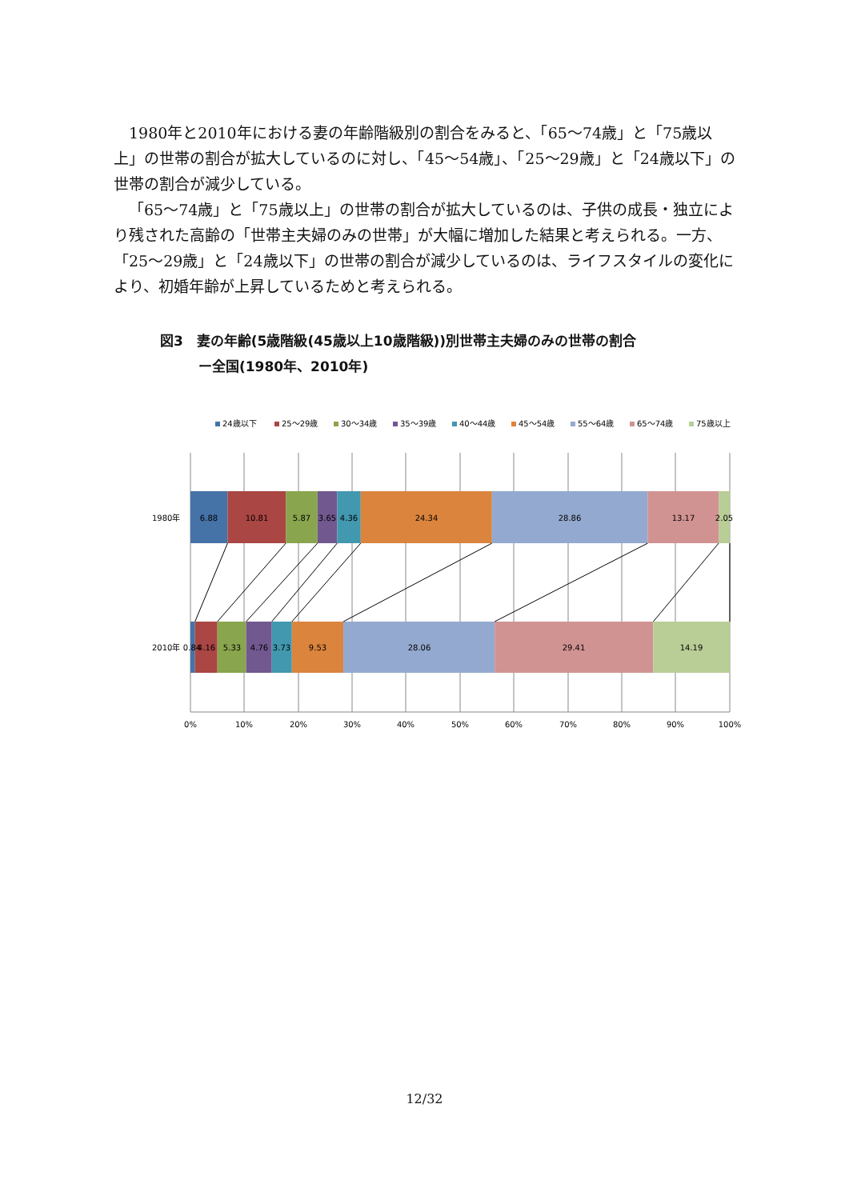1980年と2010年における妻の年齢階級別の割合をみると、「65～74歳」と「75歳以上」の世帯の割合が拡大しているのに対し、「45～54歳」、「25～29歳」と「24歳以下」の世帯の割合が減少している。
「65～74歳」と「75歳以上」の世帯の割合が拡大しているのは、子供の成長・独立により残された高齢の「世帯主夫婦のみの世帯」が大幅に増加した結果と考えられる。一方、「25～29歳」と「24歳以下」の世帯の割合が減少しているのは、ライフスタイルの変化により、初婚年齢が上昇しているためと考えられる。
図3　妻の年齢(5歳階級(45歳以上10歳階級))別世帯主夫婦のみの世帯の割合
ー全国(1980年、2010年)
24歳以下
25～29歳
30～34歳
35～39歳
40～44歳
45～54歳
55～64歳
65～74歳
75歳以上
1980年
6.88
10.81
5.87
3.65
4.36
24.34
28.86
13.17
2.05
2010年
0.84
4.16
5.33
4.76
3.73
9.53
28.06
29.41
14.19
0%
10%
20%
30%
40%
50%
60%
70%
80%
90%
100%
12/32